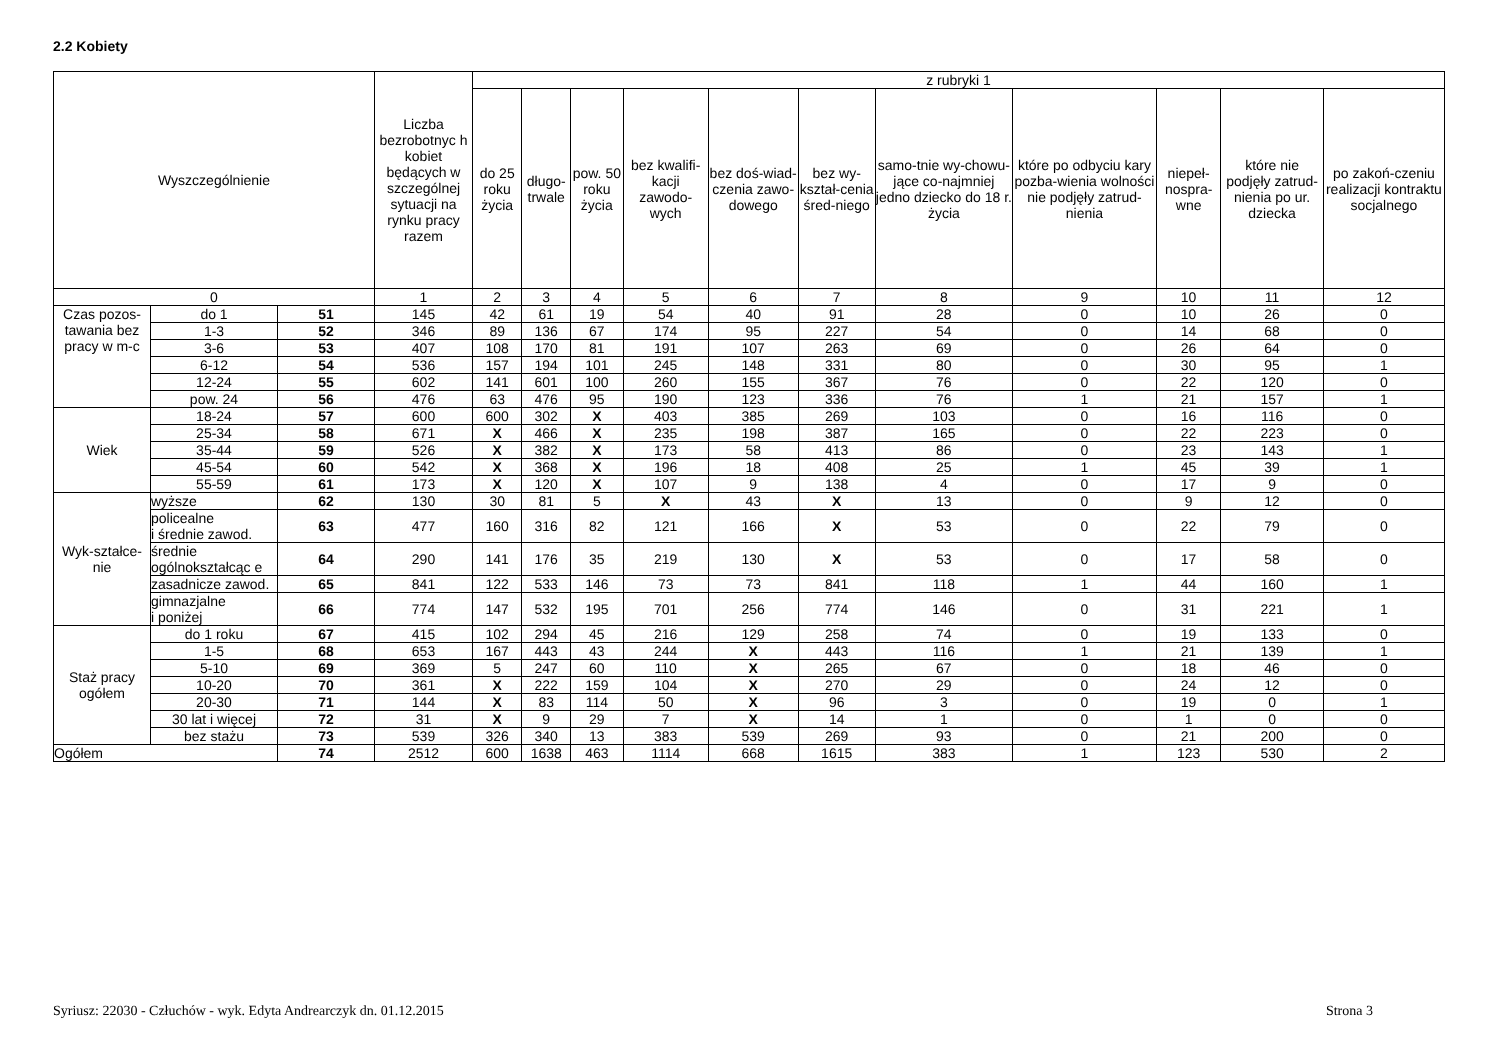2.2 Kobiety
| Wyszczególnienie | | | Liczba bezrobotnyc h kobiet będących w szczególnej sytuacji na rynku pracy razem | z rubryki 1 | | | | | | | | | | |
| --- | --- | --- | --- | --- | --- | --- | --- | --- | --- | --- | --- | --- | --- | --- |
| | | | | do 25 roku życia | długo-trwale | pow. 50 roku życia | bez kwalifi-kacji zawodo-wych | bez doś-wiad-czenia zawo-dowego | bez wy-kształ-cenia śred-niego | samo-tnie wy-chowu-jące co-najmniej jedno dziecko do 18 r. życia | które po odbyciu kary pozba-wienia wolności nie podjęły zatrud-nienia | niepeł-nospra-wne | które nie podjęły zatrud-nienia po ur. dziecka | po zakoń-czeniu realizacji kontraktu socjalnego |
| 0 | | | 1 | 2 | 3 | 4 | 5 | 6 | 7 | 8 | 9 | 10 | 11 | 12 |
| Czas pozos-tawania bez pracy w m-c | do 1 | 51 | 145 | 42 | 61 | 19 | 54 | 40 | 91 | 28 | 0 | 10 | 26 | 0 |
| | 1-3 | 52 | 346 | 89 | 136 | 67 | 174 | 95 | 227 | 54 | 0 | 14 | 68 | 0 |
| | 3-6 | 53 | 407 | 108 | 170 | 81 | 191 | 107 | 263 | 69 | 0 | 26 | 64 | 0 |
| | 6-12 | 54 | 536 | 157 | 194 | 101 | 245 | 148 | 331 | 80 | 0 | 30 | 95 | 1 |
| | 12-24 | 55 | 602 | 141 | 601 | 100 | 260 | 155 | 367 | 76 | 0 | 22 | 120 | 0 |
| | pow. 24 | 56 | 476 | 63 | 476 | 95 | 190 | 123 | 336 | 76 | 1 | 21 | 157 | 1 |
| Wiek | 18-24 | 57 | 600 | 600 | 302 | X | 403 | 385 | 269 | 103 | 0 | 16 | 116 | 0 |
| | 25-34 | 58 | 671 | X | 466 | X | 235 | 198 | 387 | 165 | 0 | 22 | 223 | 0 |
| | 35-44 | 59 | 526 | X | 382 | X | 173 | 58 | 413 | 86 | 0 | 23 | 143 | 1 |
| | 45-54 | 60 | 542 | X | 368 | X | 196 | 18 | 408 | 25 | 1 | 45 | 39 | 1 |
| | 55-59 | 61 | 173 | X | 120 | X | 107 | 9 | 138 | 4 | 0 | 17 | 9 | 0 |
| Wyk-ształce-nie | wyższe | 62 | 130 | 30 | 81 | 5 | X | 43 | X | 13 | 0 | 9 | 12 | 0 |
| | policealne i średnie zawod. | 63 | 477 | 160 | 316 | 82 | 121 | 166 | X | 53 | 0 | 22 | 79 | 0 |
| | średnie ogólnokształcąc e | 64 | 290 | 141 | 176 | 35 | 219 | 130 | X | 53 | 0 | 17 | 58 | 0 |
| | zasadnicze zawod. | 65 | 841 | 122 | 533 | 146 | 73 | 73 | 841 | 118 | 1 | 44 | 160 | 1 |
| | gimnazjalne i poniżej | 66 | 774 | 147 | 532 | 195 | 701 | 256 | 774 | 146 | 0 | 31 | 221 | 1 |
| Staż pracy ogółem | do 1 roku | 67 | 415 | 102 | 294 | 45 | 216 | 129 | 258 | 74 | 0 | 19 | 133 | 0 |
| | 1-5 | 68 | 653 | 167 | 443 | 43 | 244 | X | 443 | 116 | 1 | 21 | 139 | 1 |
| | 5-10 | 69 | 369 | 5 | 247 | 60 | 110 | X | 265 | 67 | 0 | 18 | 46 | 0 |
| | 10-20 | 70 | 361 | X | 222 | 159 | 104 | X | 270 | 29 | 0 | 24 | 12 | 0 |
| | 20-30 | 71 | 144 | X | 83 | 114 | 50 | X | 96 | 3 | 0 | 19 | 0 | 1 |
| | 30 lat i więcej | 72 | 31 | X | 9 | 29 | 7 | X | 14 | 1 | 0 | 1 | 0 | 0 |
| | bez stażu | 73 | 539 | 326 | 340 | 13 | 383 | 539 | 269 | 93 | 0 | 21 | 200 | 0 |
| Ogółem | | 74 | 2512 | 600 | 1638 | 463 | 1114 | 668 | 1615 | 383 | 1 | 123 | 530 | 2 |
Syriusz: 22030 - Człuchów - wyk. Edyta Andrearczyk dn. 01.12.2015 Strona 3